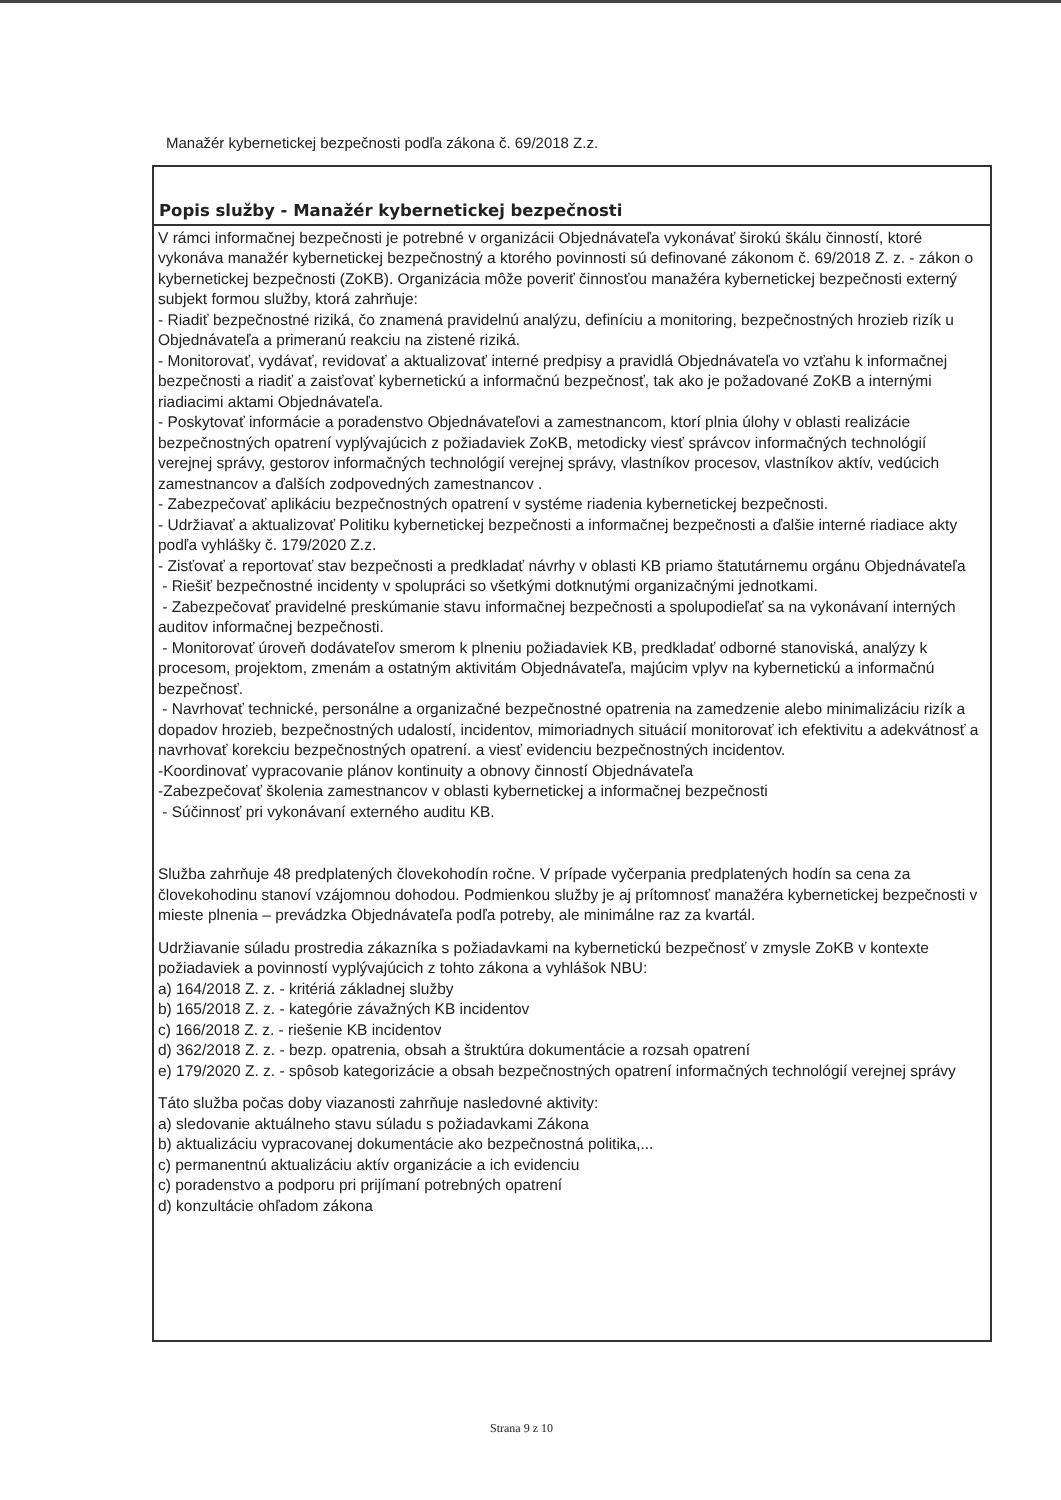Manažér kybernetickej bezpečnosti podľa zákona č. 69/2018 Z.z.
Popis služby - Manažér kybernetickej bezpečnosti
V rámci informačnej bezpečnosti je potrebné v organizácii Objednávateľa vykonávať širokú škálu činností, ktoré vykonáva manažér kybernetickej bezpečnostný a ktorého povinnosti sú definované zákonom č. 69/2018 Z. z. - zákon o kybernetickej bezpečnosti (ZoKB). Organizácia môže poveriť činnosťou manažéra kybernetickej bezpečnosti externý subjekt formou služby, ktorá zahrňuje:
- Riadiť bezpečnostné riziká, čo znamená pravidelnú analýzu, definíciu a monitoring, bezpečnostných hrozieb rizík u Objednávateľa a primeranú reakciu na zistené riziká.
- Monitorovať, vydávať, revidovať a aktualizovať interné predpisy a pravidlá Objednávateľa vo vzťahu k informačnej bezpečnosti a riadiť a zaisťovať kybernetickú a informačnú bezpečnosť, tak ako je požadované ZoKB a internými riadiacimi aktami Objednávateľa.
- Poskytovať informácie a poradenstvo Objednávateľovi a zamestnancom, ktorí plnia úlohy v oblasti realizácie bezpečnostných opatrení vyplývajúcich z požiadaviek ZoKB, metodicky viesť správcov informačných technológií verejnej správy, gestorov informačných technológií verejnej správy, vlastníkov procesov, vlastníkov aktív, vedúcich zamestnancov a ďalších zodpovedných zamestnancov .
- Zabezpečovať aplikáciu bezpečnostných opatrení v systéme riadenia kybernetickej bezpečnosti.
- Udržiavať a aktualizovať Politiku kybernetickej bezpečnosti a informačnej bezpečnosti a ďalšie interné riadiace akty podľa vyhlášky č. 179/2020 Z.z.
- Zisťovať a reportovať stav bezpečnosti a predkladať návrhy v oblasti KB priamo štatutárnemu orgánu Objednávateľa
- Riešiť bezpečnostné incidenty v spolupráci so všetkými dotknutými organizačnými jednotkami.
- Zabezpečovať pravidelné preskúmanie stavu informačnej bezpečnosti a spolupodieľať sa na vykonávaní interných auditov informačnej bezpečnosti.
- Monitorovať úroveň dodávateľov smerom k plneniu požiadaviek KB, predkladať odborné stanoviská, analýzy k procesom, projektom, zmenám a ostatným aktivitám Objednávateľa, majúcim vplyv na kybernetickú a informačnú bezpečnosť.
- Navrhovať technické, personálne a organizačné bezpečnostné opatrenia na zamedzenie alebo minimalizáciu rizík a dopadov hrozieb, bezpečnostných udalostí, incidentov, mimoriadnych situácií monitorovať ich efektivitu a adekvátnosť a navrhovať korekciu bezpečnostných opatrení. a viesť evidenciu bezpečnostných incidentov.
-Koordinovať vypracovanie plánov kontinuity a obnovy činností Objednávateľa
-Zabezpečovať školenia zamestnancov v oblasti kybernetickej a informačnej bezpečnosti
- Súčinnosť pri vykonávaní externého auditu KB.
Služba zahrňuje 48 predplatených človekohodín ročne. V prípade vyčerpania predplatených hodín sa cena za človekohodinu stanoví vzájomnou dohodou. Podmienkou služby je aj prítomnosť manažéra kybernetickej bezpečnosti v mieste plnenia – prevádzka Objednávateľa podľa potreby, ale minimálne raz za kvartál.
Udržiavanie súladu prostredia zákazníka s požiadavkami na kybernetickú bezpečnosť v zmysle ZoKB v kontexte požiadaviek a povinností vyplývajúcich z tohto zákona a vyhlášok NBU:
a) 164/2018 Z. z. - kritériá základnej služby
b) 165/2018 Z. z. - kategórie závažných KB incidentov
c) 166/2018 Z. z. - riešenie KB incidentov
d) 362/2018 Z. z. - bezp. opatrenia, obsah a štruktúra dokumentácie a rozsah opatrení
e) 179/2020 Z. z. - spôsob kategorizácie a obsah bezpečnostných opatrení informačných technológií verejnej správy
Táto služba počas doby viazanosti zahrňuje nasledovné aktivity:
a) sledovanie aktuálneho stavu súladu s požiadavkami Zákona
b) aktualizáciu vypracovanej dokumentácie ako bezpečnostná politika,...
c) permanentnú aktualizáciu aktív organizácie a ich evidenciu
c) poradenstvo a podporu pri prijímaní potrebných opatrení
d) konzultácie ohľadom zákona
Strana 9 z 10